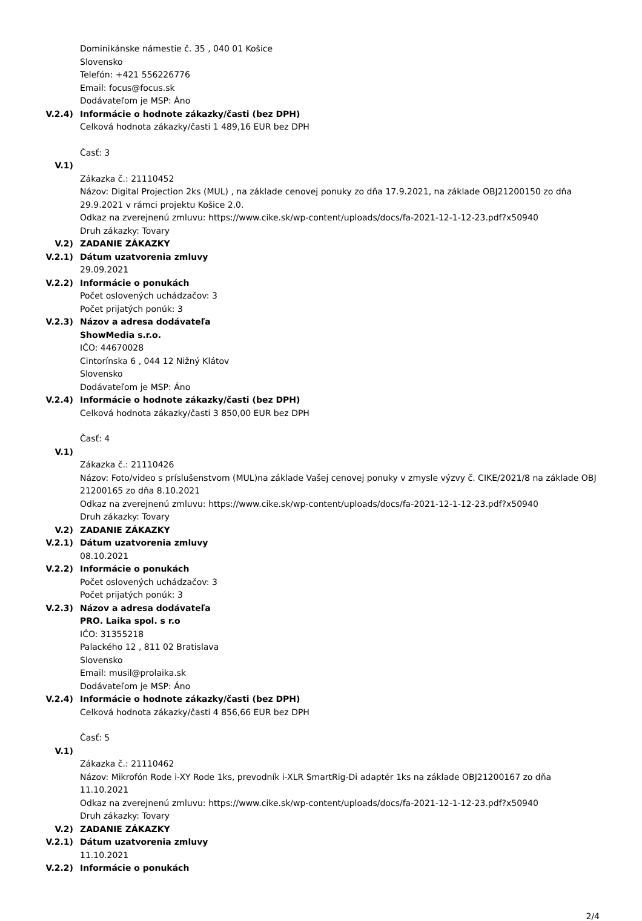Dominikánske námestie č. 35 , 040 01 Košice
Slovensko
Telefón: +421 556226776
Email: focus@focus.sk
Dodávateľom je MSP: Áno
V.2.4) Informácie o hodnote zákazky/časti (bez DPH)
Celková hodnota zákazky/časti 1 489,16 EUR bez DPH
Časť: 3
V.1)
Zákazka č.: 21110452
Názov: Digital Projection 2ks (MUL) , na základe cenovej ponuky zo dňa 17.9.2021, na základe OBJ21200150 zo dňa 29.9.2021 v rámci projektu Košice 2.0.
Odkaz na zverejnenú zmluvu: https://www.cike.sk/wp-content/uploads/docs/fa-2021-12-1-12-23.pdf?x50940
Druh zákazky: Tovary
V.2) ZADANIE ZÁKAZKY
V.2.1) Dátum uzatvorenia zmluvy
29.09.2021
V.2.2) Informácie o ponukách
Počet oslovených uchádzačov: 3
Počet prijatých ponúk: 3
V.2.3) Názov a adresa dodávateľa
ShowMedia s.r.o.
IČO: 44670028
Cintorínska 6 , 044 12 Nižný Klátov
Slovensko
Dodávateľom je MSP: Áno
V.2.4) Informácie o hodnote zákazky/časti (bez DPH)
Celková hodnota zákazky/časti 3 850,00 EUR bez DPH
Časť: 4
V.1)
Zákazka č.: 21110426
Názov: Foto/video s príslušenstvom (MUL)na základe Vašej cenovej ponuky v zmysle výzvy č. CIKE/2021/8 na základe OBJ 21200165 zo dňa 8.10.2021
Odkaz na zverejnenú zmluvu: https://www.cike.sk/wp-content/uploads/docs/fa-2021-12-1-12-23.pdf?x50940
Druh zákazky: Tovary
V.2) ZADANIE ZÁKAZKY
V.2.1) Dátum uzatvorenia zmluvy
08.10.2021
V.2.2) Informácie o ponukách
Počet oslovených uchádzačov: 3
Počet prijatých ponúk: 3
V.2.3) Názov a adresa dodávateľa
PRO. Laika spol. s r.o
IČO: 31355218
Palackého 12 , 811 02 Bratislava
Slovensko
Email: musil@prolaika.sk
Dodávateľom je MSP: Áno
V.2.4) Informácie o hodnote zákazky/časti (bez DPH)
Celková hodnota zákazky/časti 4 856,66 EUR bez DPH
Časť: 5
V.1)
Zákazka č.: 21110462
Názov: Mikrofón Rode i-XY Rode 1ks, prevodník i-XLR SmartRig-Di adaptér 1ks na základe OBJ21200167 zo dňa 11.10.2021
Odkaz na zverejnenú zmluvu: https://www.cike.sk/wp-content/uploads/docs/fa-2021-12-1-12-23.pdf?x50940
Druh zákazky: Tovary
V.2) ZADANIE ZÁKAZKY
V.2.1) Dátum uzatvorenia zmluvy
11.10.2021
V.2.2) Informácie o ponukách
2/4